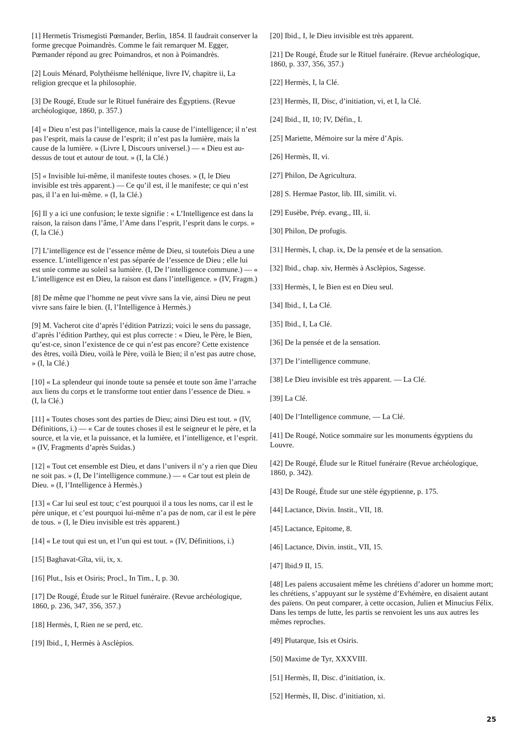[1] Hermetis Trismegisti Pœmander, Berlin, 1854. Il faudrait conserver la forme grecque Poimandrès. Comme le fait remarquer M. Egger, Pœmander répond au grec Poimandros, et non à Poimandrès.
[2] Louis Ménard, Polythéisme hellénique, livre IV, chapitre ii, La religion grecque et la philosophie.
[3] De Rougé, Etude sur le Rituel funéraire des Égyptiens. (Revue archéologique, 1860, p. 357.)
[4] « Dieu n’est pas l’intelligence, mais la cause de l’intelligence; il n’est pas l’esprit, mais la cause de l’esprit; il n’est pas la lumière, mais la cause de la lumière. » (Livre I, Discours universel.) — « Dieu est au-dessus de tout et autour de tout. » (I, la Clé.)
[5] « Invisible lui-même, il manifeste toutes choses. » (I, le Dieu invisible est très apparent.) — Ce qu’il est, il le manifeste; ce qui n’est pas, il l’a en lui-même. » (I, la Clé.)
[6] Il y a ici une confusion; le texte signifie : « L’Intelligence est dans la raison, la raison dans l’âme, l’Ame dans l’esprit, l’esprit dans le corps. » (I, la Clé.)
[7] L’intelligence est de l’essence même de Dieu, si toutefois Dieu a une essence. L’intelligence n’est pas séparée de l’essence de Dieu ; elle lui est unie comme au soleil sa lumière. (I, De l’intelligence commune.) — « L’intelligence est en Dieu, la raison est dans l’intelligence. » (IV, Fragm.)
[8] De même que l’homme ne peut vivre sans la vie, ainsi Dieu ne peut vivre sans faire le bien. (I, l’Intelligence à Hermès.)
[9] M. Vacherot cite d’après l’édition Patrizzi; voici le sens du passage, d’après l’édition Parthey, qui est plus correcte : « Dieu, le Père, le Bien, qu’est-ce, sinon l’existence de ce qui n’est pas encore? Cette existence des êtres, voilà Dieu, voilà le Père, voilà le Bien; il n’est pas autre chose, » (I, la Clé.)
[10] « La splendeur qui inonde toute sa pensée et toute son âme l’arrache aux liens du corps et le transforme tout entier dans l’essence de Dieu. » (I, la Clé.)
[11] « Toutes choses sont des parties de Dieu; ainsi Dieu est tout. » (IV, Définitions, i.) — « Car de toutes choses il est le seigneur et le père, et la source, et la vie, et la puissance, et la lumière, et l’intelligence, et l’esprit. » (IV, Fragments d’après Suidas.)
[12] « Tout cet ensemble est Dieu, et dans l’univers il n’y a rien que Dieu ne soit pas. » (I, De l’intelligence commune.) — « Car tout est plein de Dieu. » (I, l’Intelligence à Hermès.)
[13] « Car lui seul est tout; c’est pourquoi il a tous les noms, car il est le père unique, et c’est pourquoi lui-même n’a pas de nom, car il est le père de tous. » (I, le Dieu invisible est très apparent.)
[14] « Le tout qui est un, et l’un qui est tout. » (IV, Définitions, i.)
[15] Baghavat-Gîta, vii, ix, x.
[16] Plut., Isis et Osiris; Procl., In Tim., I, p. 30.
[17] De Rougé, Étude sur le Rituel funéraire. (Revue archéologique, 1860, p. 236, 347, 356, 357.)
[18] Hermès, I, Rien ne se perd, etc.
[19] Ibid., I, Hermès à Asclèpios.
[20] Ibid., I, le Dieu invisible est très apparent.
[21] De Rougé, Étude sur le Rituel funéraire. (Revue archéologique, 1860, p. 337, 356, 357.)
[22] Hermès, I, la Clé.
[23] Hermès, II, Disc, d’initiation, vi, et I, la Clé.
[24] Ibid., II, 10; IV, Défin., I.
[25] Mariette, Mémoire sur la mère d’Apis.
[26] Hermès, II, vi.
[27] Philon, De Agricultura.
[28] S. Hermae Pastor, lib. III, similit. vi.
[29] Eusèbe, Prép. evang., III, ii.
[30] Philon, De profugis.
[31] Hermès, I, chap. ix, De la pensée et de la sensation.
[32] Ibid., chap. xiv, Hermès à Asclèpios, Sagesse.
[33] Hermès, I, le Bien est en Dieu seul.
[34] Ibid., I, La Clé.
[35] Ibid., I, La Clé.
[36] De la pensée et de la sensation.
[37] De l’intelligence commune.
[38] Le Dieu invisible est très apparent. — La Clé.
[39] La Clé.
[40] De l’Intelligence commune, — La Clé.
[41] De Rougé, Notice sommaire sur les monuments égyptiens du Louvre.
[42] De Rougé, Élude sur le Rituel funéraire (Revue archéologique, 1860, p. 342).
[43] De Rougé, Étude sur une stèle égyptienne, p. 175.
[44] Lactance, Divin. Instit., VII, 18.
[45] Lactance, Epitome, 8.
[46] Lactance, Divin. instit., VII, 15.
[47] Ibid.9 II, 15.
[48] Les païens accusaient même les chrétiens d’adorer un homme mort; les chrétiens, s’appuyant sur le système d’Evhémère, en disaient autant des païens. On peut comparer, à cette occasion, Julien et Minucius Félix. Dans les temps de lutte, les partis se renvoient les uns aux autres les mêmes reproches.
[49] Plutarque, Isis et Osiris.
[50] Maxime de Tyr, XXXVIII.
[51] Hermès, II, Disc. d’initiation, ix.
[52] Hermès, II, Disc. d’initiation, xi.
25